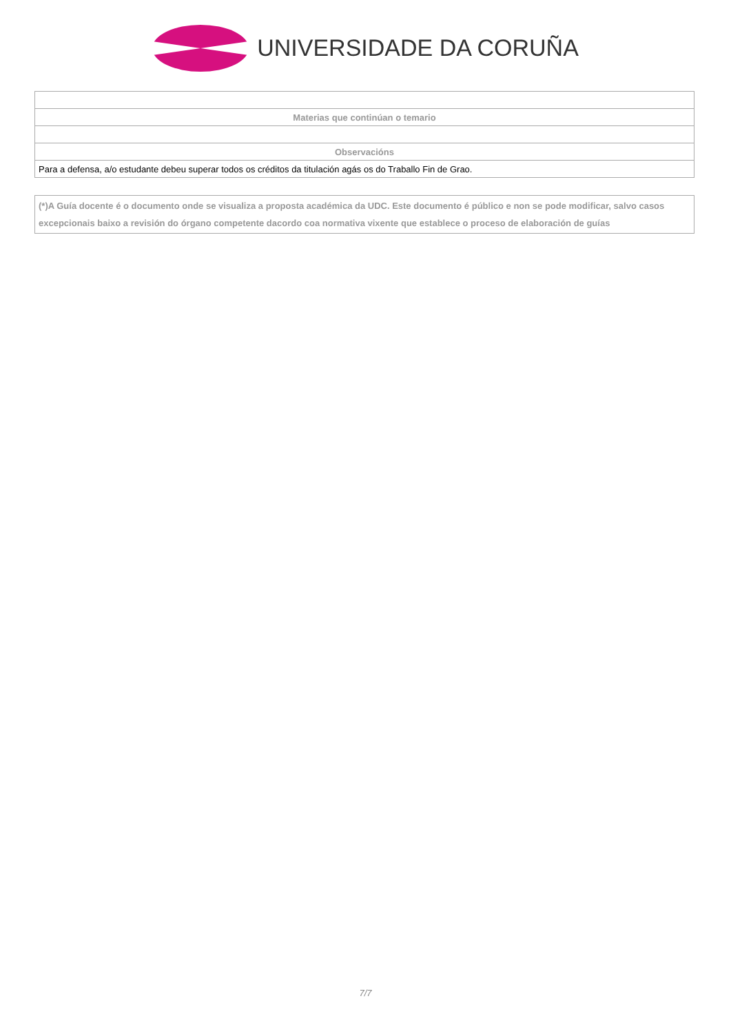UNIVERSIDADE DA CORUÑA
| Materias que continúan o temario |
| Observacións |
| Para a defensa, a/o estudante debeu superar todos os créditos da titulación agás os do Traballo Fin de Grao. |
(*)A Guía docente é o documento onde se visualiza a proposta académica da UDC. Este documento é público e non se pode modificar, salvo casos excepcionais baixo a revisión do órgano competente dacordo coa normativa vixente que establece o proceso de elaboración de guías
7/7